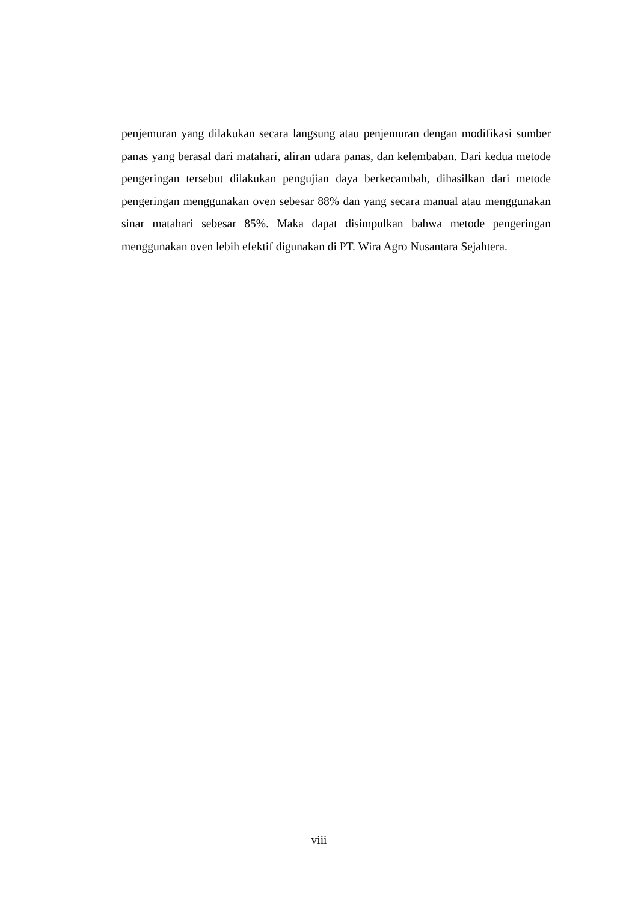penjemuran yang dilakukan secara langsung atau penjemuran dengan modifikasi sumber panas yang berasal dari matahari, aliran udara panas, dan kelembaban. Dari kedua metode pengeringan tersebut dilakukan pengujian daya berkecambah, dihasilkan dari metode pengeringan menggunakan oven sebesar 88% dan yang secara manual atau menggunakan sinar matahari sebesar 85%. Maka dapat disimpulkan bahwa metode pengeringan menggunakan oven lebih efektif digunakan di PT. Wira Agro Nusantara Sejahtera.
viii